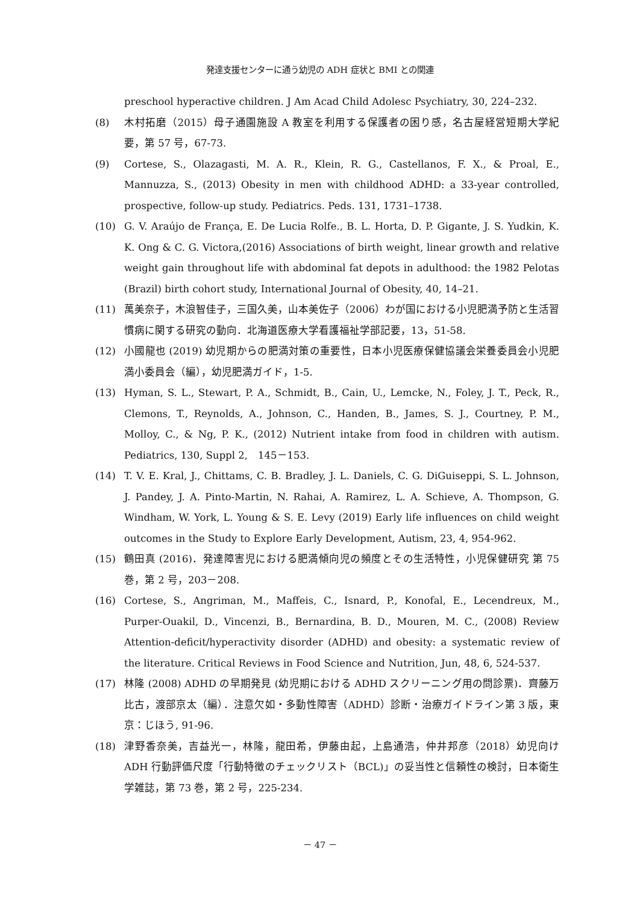発達支援センターに通う幼児の ADH 症状と BMI との関連
preschool hyperactive children. J Am Acad Child Adolesc Psychiatry, 30, 224–232.
(8) 木村拓磨（2015）母子通園施設 A 教室を利用する保護者の困り感，名古屋経営短期大学紀要，第 57 号，67-73.
(9) Cortese, S., Olazagasti, M. A. R., Klein, R. G., Castellanos, F. X., & Proal, E., Mannuzza, S., (2013) Obesity in men with childhood ADHD: a 33-year controlled, prospective, follow-up study. Pediatrics. Peds. 131, 1731–1738.
(10) G. V. Araújo de França, E. De Lucia Rolfe., B. L. Horta, D. P. Gigante, J. S. Yudkin, K. K. Ong & C. G. Victora,(2016) Associations of birth weight, linear growth and relative weight gain throughout life with abdominal fat depots in adulthood: the 1982 Pelotas (Brazil) birth cohort study, International Journal of Obesity, 40, 14–21.
(11) 萬美奈子，木浪智佳子，三国久美，山本美佐子（2006）わが国における小児肥満予防と生活習慣病に関する研究の動向．北海道医療大学看護福祉学部記要，13，51-58.
(12) 小國龍也 (2019) 幼児期からの肥満対策の重要性，日本小児医療保健協議会栄養委員会小児肥満小委員会（編），幼児肥満ガイド，1-5.
(13) Hyman, S. L., Stewart, P. A., Schmidt, B., Cain, U., Lemcke, N., Foley, J. T., Peck, R., Clemons, T., Reynolds, A., Johnson, C., Handen, B., James, S. J., Courtney, P. M., Molloy, C., & Ng, P. K., (2012) Nutrient intake from food in children with autism. Pediatrics, 130, Suppl 2,　145－153.
(14) T. V. E. Kral, J., Chittams, C. B. Bradley, J. L. Daniels, C. G. DiGuiseppi, S. L. Johnson,　J. Pandey, J. A. Pinto-Martin, N. Rahai, A. Ramirez, L. A. Schieve, A. Thompson, G. Windham, W. York, L. Young & S. E. Levy (2019) Early life influences on child weight outcomes in the Study to Explore Early Development, Autism, 23, 4, 954-962.
(15) 鶴田真 (2016)．発達障害児における肥満傾向児の頻度とその生活特性，小児保健研究 第 75 巻，第 2 号，203－208.
(16) Cortese, S., Angriman, M., Maffeis, C., Isnard, P., Konofal, E., Lecendreux, M., Purper-Ouakil, D., Vincenzi, B., Bernardina, B. D., Mouren, M. C., (2008) Review Attention-deficit/hyperactivity disorder (ADHD) and obesity: a systematic review of the literature. Critical Reviews in Food Science and Nutrition, Jun, 48, 6, 524-537.
(17) 林隆 (2008) ADHD の早期発見 (幼児期における ADHD スクリーニング用の問診票)．齊藤万比古，渡部京太（編）．注意欠如・多動性障害（ADHD）診断・治療ガイドライン第 3 版，東京：じほう, 91-96.
(18) 津野香奈美，吉益光一，林隆，龍田希，伊藤由起，上島通浩，仲井邦彦（2018）幼児向け ADH 行動評価尺度「行動特徴のチェックリスト（BCL)」の妥当性と信頼性の検討，日本衛生学雑誌，第 73 巻，第 2 号，225-234.
－ 47 －